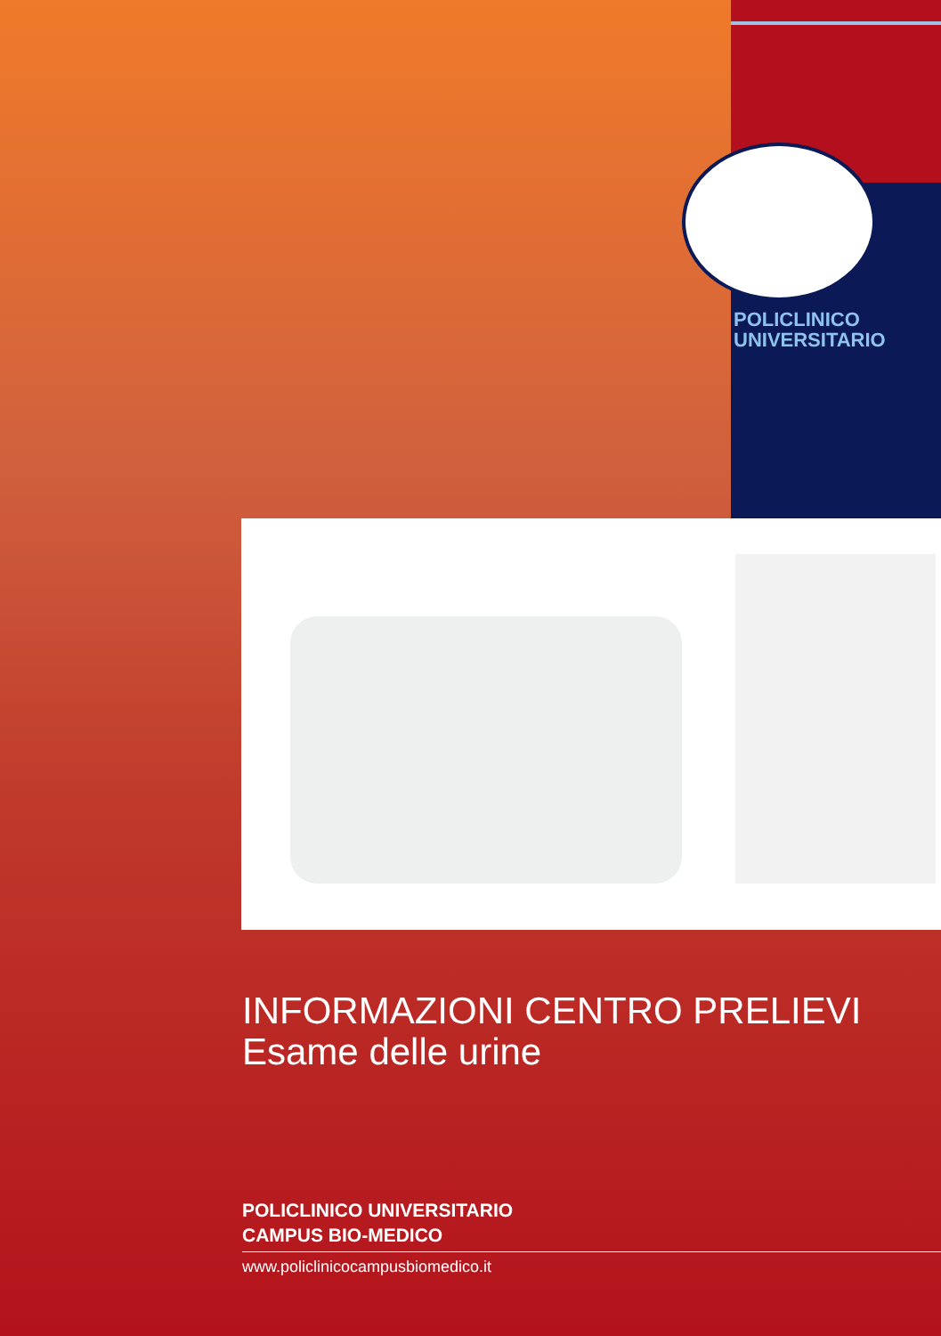POLICLINICO
UNIVERSITARIO
INFORMAZIONI CENTRO PRELIEVI
Esame delle urine
POLICLINICO UNIVERSITARIO
CAMPUS BIO-MEDICO
www.policlinicocampusbiomedico.it